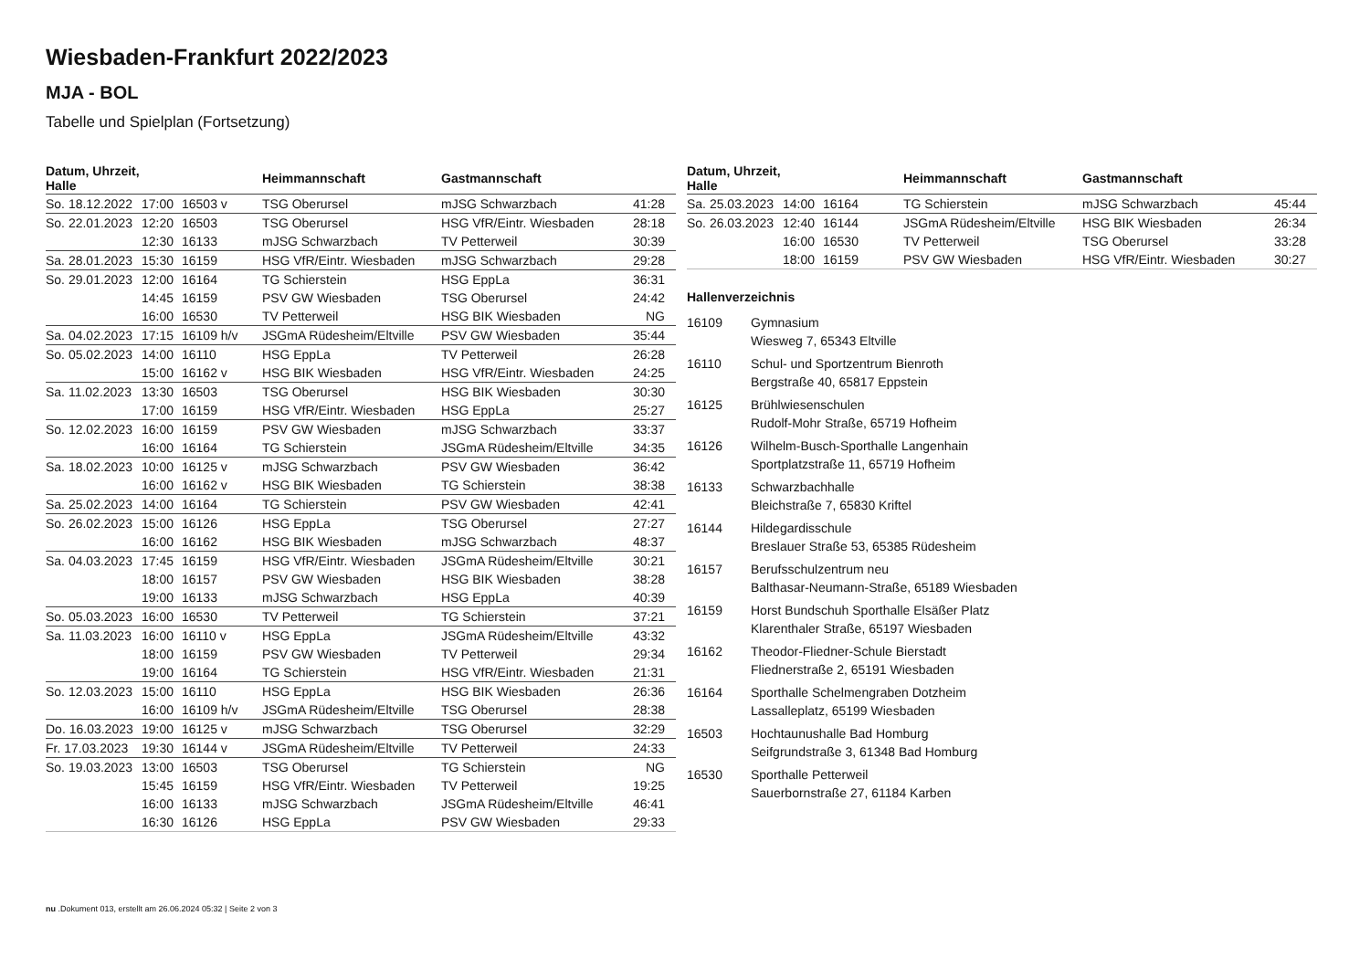Wiesbaden-Frankfurt 2022/2023
MJA - BOL
Tabelle und Spielplan (Fortsetzung)
| Datum, Uhrzeit, Halle | | | Heimmannschaft | Gastmannschaft | |
| --- | --- | --- | --- | --- | --- |
| So. 18.12.2022 | 17:00 | 16503 v | TSG Oberursel | mJSG Schwarzbach | 41:28 |
| So. 22.01.2023 | 12:20 | 16503 | TSG Oberursel | HSG VfR/Eintr. Wiesbaden | 28:18 |
| | 12:30 | 16133 | mJSG Schwarzbach | TV Petterweil | 30:39 |
| Sa. 28.01.2023 | 15:30 | 16159 | HSG VfR/Eintr. Wiesbaden | mJSG Schwarzbach | 29:28 |
| So. 29.01.2023 | 12:00 | 16164 | TG Schierstein | HSG EppLa | 36:31 |
| | 14:45 | 16159 | PSV GW Wiesbaden | TSG Oberursel | 24:42 |
| | 16:00 | 16530 | TV Petterweil | HSG BIK Wiesbaden | NG |
| Sa. 04.02.2023 | 17:15 | 16109 h/v | JSGmA Rüdesheim/Eltville | PSV GW Wiesbaden | 35:44 |
| So. 05.02.2023 | 14:00 | 16110 | HSG EppLa | TV Petterweil | 26:28 |
| | 15:00 | 16162 v | HSG BIK Wiesbaden | HSG VfR/Eintr. Wiesbaden | 24:25 |
| Sa. 11.02.2023 | 13:30 | 16503 | TSG Oberursel | HSG BIK Wiesbaden | 30:30 |
| | 17:00 | 16159 | HSG VfR/Eintr. Wiesbaden | HSG EppLa | 25:27 |
| So. 12.02.2023 | 16:00 | 16159 | PSV GW Wiesbaden | mJSG Schwarzbach | 33:37 |
| | 16:00 | 16164 | TG Schierstein | JSGmA Rüdesheim/Eltville | 34:35 |
| Sa. 18.02.2023 | 10:00 | 16125 v | mJSG Schwarzbach | PSV GW Wiesbaden | 36:42 |
| | 16:00 | 16162 v | HSG BIK Wiesbaden | TG Schierstein | 38:38 |
| Sa. 25.02.2023 | 14:00 | 16164 | TG Schierstein | PSV GW Wiesbaden | 42:41 |
| So. 26.02.2023 | 15:00 | 16126 | HSG EppLa | TSG Oberursel | 27:27 |
| | 16:00 | 16162 | HSG BIK Wiesbaden | mJSG Schwarzbach | 48:37 |
| Sa. 04.03.2023 | 17:45 | 16159 | HSG VfR/Eintr. Wiesbaden | JSGmA Rüdesheim/Eltville | 30:21 |
| | 18:00 | 16157 | PSV GW Wiesbaden | HSG BIK Wiesbaden | 38:28 |
| | 19:00 | 16133 | mJSG Schwarzbach | HSG EppLa | 40:39 |
| So. 05.03.2023 | 16:00 | 16530 | TV Petterweil | TG Schierstein | 37:21 |
| Sa. 11.03.2023 | 16:00 | 16110 v | HSG EppLa | JSGmA Rüdesheim/Eltville | 43:32 |
| | 18:00 | 16159 | PSV GW Wiesbaden | TV Petterweil | 29:34 |
| | 19:00 | 16164 | TG Schierstein | HSG VfR/Eintr. Wiesbaden | 21:31 |
| So. 12.03.2023 | 15:00 | 16110 | HSG EppLa | HSG BIK Wiesbaden | 26:36 |
| | 16:00 | 16109 h/v | JSGmA Rüdesheim/Eltville | TSG Oberursel | 28:38 |
| Do. 16.03.2023 | 19:00 | 16125 v | mJSG Schwarzbach | TSG Oberursel | 32:29 |
| Fr. 17.03.2023 | 19:30 | 16144 v | JSGmA Rüdesheim/Eltville | TV Petterweil | 24:33 |
| So. 19.03.2023 | 13:00 | 16503 | TSG Oberursel | TG Schierstein | NG |
| | 15:45 | 16159 | HSG VfR/Eintr. Wiesbaden | TV Petterweil | 19:25 |
| | 16:00 | 16133 | mJSG Schwarzbach | JSGmA Rüdesheim/Eltville | 46:41 |
| | 16:30 | 16126 | HSG EppLa | PSV GW Wiesbaden | 29:33 |
| Datum, Uhrzeit, Halle | | | Heimmannschaft | Gastmannschaft | |
| --- | --- | --- | --- | --- | --- |
| Sa. 25.03.2023 | 14:00 | 16164 | TG Schierstein | mJSG Schwarzbach | 45:44 |
| So. 26.03.2023 | 12:40 | 16144 | JSGmA Rüdesheim/Eltville | HSG BIK Wiesbaden | 26:34 |
| | 16:00 | 16530 | TV Petterweil | TSG Oberursel | 33:28 |
| | 18:00 | 16159 | PSV GW Wiesbaden | HSG VfR/Eintr. Wiesbaden | 30:27 |
Hallenverzeichnis
16109 Gymnasium
Wiesweg 7, 65343 Eltville
16110 Schul- und Sportzentrum Bienroth
Bergstraße 40, 65817 Eppstein
16125 Brühlwiesenschulen
Rudolf-Mohr Straße, 65719 Hofheim
16126 Wilhelm-Busch-Sporthalle Langenhain
Sportplatzstraße 11, 65719 Hofheim
16133 Schwarzbachhalle
Bleichstraße 7, 65830 Kriftel
16144 Hildegardisschule
Breslauer Straße 53, 65385 Rüdesheim
16157 Berufsschulzentrum neu
Balthasar-Neumann-Straße, 65189 Wiesbaden
16159 Horst Bundschuh Sporthalle Elsäßer Platz
Klarenthaler Straße, 65197 Wiesbaden
16162 Theodor-Fliedner-Schule Bierstadt
Fliednerstraße 2, 65191 Wiesbaden
16164 Sporthalle Schelmengraben Dotzheim
Lassalleplatz, 65199 Wiesbaden
16503 Hochtaunushalle Bad Homburg
Seifgrundstraße 3, 61348 Bad Homburg
16530 Sporthalle Petterweil
Sauerbornstraße 27, 61184 Karben
nu .Dokument 013, erstellt am 26.06.2024 05:32 | Seite 2 von 3